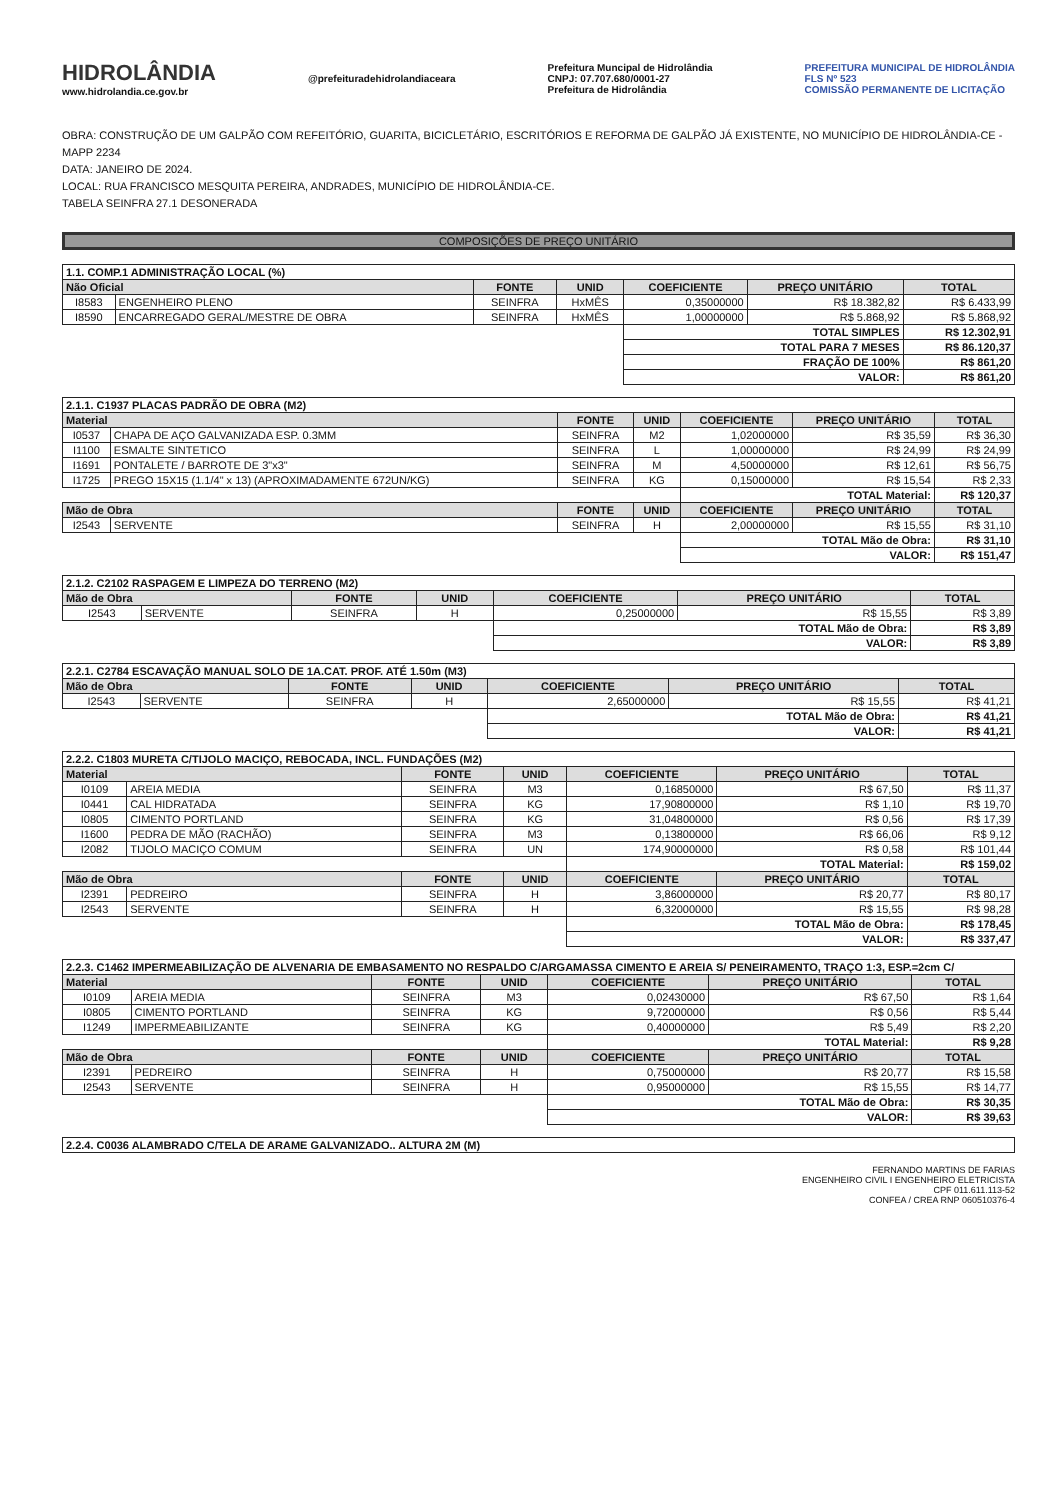HIDROLÂNDIA
www.hidrolandia.ce.gov.br
@prefeituradehidrolandiaceara
Prefeitura Muncipal de Hidrolândia
CNPJ: 07.707.680/0001-27
Prefeitura de Hidrolândia
PREFEITURA MUNICIPAL DE HIDROLÂNDIA
FLS Nº 523
COMISSÃO PERMANENTE DE LICITAÇÃO
OBRA: CONSTRUÇÃO DE UM GALPÃO COM REFEITÓRIO, GUARITA, BICICLETÁRIO, ESCRITÓRIOS E REFORMA DE GALPÃO JÁ EXISTENTE, NO MUNICÍPIO DE HIDROLÂNDIA-CE - MAPP 2234
DATA: JANEIRO DE 2024.
LOCAL: RUA FRANCISCO MESQUITA PEREIRA, ANDRADES, MUNICÍPIO DE HIDROLÂNDIA-CE.
TABELA SEINFRA 27.1 DESONERADA
COMPOSIÇÕES DE PREÇO UNITÁRIO
| 1.1. COMP.1 ADMINISTRAÇÃO LOCAL (%) | | | | | | |
| --- | --- | --- | --- | --- | --- | --- |
| Não Oficial | | FONTE | UNID | COEFICIENTE | PREÇO UNITÁRIO | TOTAL |
| I8583 | ENGENHEIRO PLENO | SEINFRA | HxMÊS | 0,35000000 | R$ 18.382,82 | R$ 6.433,99 |
| I8590 | ENCARREGADO GERAL/MESTRE DE OBRA | SEINFRA | HxMÊS | 1,00000000 | R$ 5.868,92 | R$ 5.868,92 |
| | | | | TOTAL SIMPLES | | R$ 12.302,91 |
| | | | | TOTAL PARA 7 MESES | | R$ 86.120,37 |
| | | | | FRAÇÃO DE 100% | | R$ 861,20 |
| | | | | VALOR: | | R$ 861,20 |
| 2.1.1. C1937 PLACAS PADRÃO DE OBRA (M2) | | | | | | |
| --- | --- | --- | --- | --- | --- | --- |
| Material | | FONTE | UNID | COEFICIENTE | PREÇO UNITÁRIO | TOTAL |
| I0537 | CHAPA DE AÇO GALVANIZADA ESP. 0.3MM | SEINFRA | M2 | 1,02000000 | R$ 35,59 | R$ 36,30 |
| I1100 | ESMALTE SINTETICO | SEINFRA | L | 1,00000000 | R$ 24,99 | R$ 24,99 |
| I1691 | PONTALETE / BARROTE DE 3"x3" | SEINFRA | M | 4,50000000 | R$ 12,61 | R$ 56,75 |
| I1725 | PREGO 15X15 (1.1/4" x 13) (APROXIMADAMENTE 672UN/KG) | SEINFRA | KG | 0,15000000 | R$ 15,54 | R$ 2,33 |
| | | | | TOTAL Material: | | R$ 120,37 |
| Mão de Obra | | FONTE | UNID | COEFICIENTE | PREÇO UNITÁRIO | TOTAL |
| I2543 | SERVENTE | SEINFRA | H | 2,00000000 | R$ 15,55 | R$ 31,10 |
| | | | | TOTAL Mão de Obra: | | R$ 31,10 |
| | | | | VALOR: | | R$ 151,47 |
| 2.1.2. C2102 RASPAGEM E LIMPEZA DO TERRENO (M2) | | | | | | |
| --- | --- | --- | --- | --- | --- | --- |
| Mão de Obra | | FONTE | UNID | COEFICIENTE | PREÇO UNITÁRIO | TOTAL |
| I2543 | SERVENTE | SEINFRA | H | 0,25000000 | R$ 15,55 | R$ 3,89 |
| | | | | TOTAL Mão de Obra: | | R$ 3,89 |
| | | | | VALOR: | | R$ 3,89 |
| 2.2.1. C2784 ESCAVAÇÃO MANUAL SOLO DE 1A.CAT. PROF. ATÉ 1.50m (M3) | | | | | | |
| --- | --- | --- | --- | --- | --- | --- |
| Mão de Obra | | FONTE | UNID | COEFICIENTE | PREÇO UNITÁRIO | TOTAL |
| I2543 | SERVENTE | SEINFRA | H | 2,65000000 | R$ 15,55 | R$ 41,21 |
| | | | | TOTAL Mão de Obra: | | R$ 41,21 |
| | | | | VALOR: | | R$ 41,21 |
| 2.2.2. C1803 MURETA C/TIJOLO MACIÇO, REBOCADA, INCL. FUNDAÇÕES (M2) | | | | | | |
| --- | --- | --- | --- | --- | --- | --- |
| Material | | FONTE | UNID | COEFICIENTE | PREÇO UNITÁRIO | TOTAL |
| I0109 | AREIA MEDIA | SEINFRA | M3 | 0,16850000 | R$ 67,50 | R$ 11,37 |
| I0441 | CAL HIDRATADA | SEINFRA | KG | 17,90800000 | R$ 1,10 | R$ 19,70 |
| I0805 | CIMENTO PORTLAND | SEINFRA | KG | 31,04800000 | R$ 0,56 | R$ 17,39 |
| I1600 | PEDRA DE MÃO (RACHÃO) | SEINFRA | M3 | 0,13800000 | R$ 66,06 | R$ 9,12 |
| I2082 | TIJOLO MACIÇO COMUM | SEINFRA | UN | 174,90000000 | R$ 0,58 | R$ 101,44 |
| | | | | TOTAL Material: | | R$ 159,02 |
| Mão de Obra | | FONTE | UNID | COEFICIENTE | PREÇO UNITÁRIO | TOTAL |
| I2391 | PEDREIRO | SEINFRA | H | 3,86000000 | R$ 20,77 | R$ 80,17 |
| I2543 | SERVENTE | SEINFRA | H | 6,32000000 | R$ 15,55 | R$ 98,28 |
| | | | | TOTAL Mão de Obra: | | R$ 178,45 |
| | | | | VALOR: | | R$ 337,47 |
| 2.2.3. C1462 IMPERMEABILIZAÇÃO DE ALVENARIA DE EMBASAMENTO NO RESPALDO C/ARGAMASSA CIMENTO E AREIA S/ PENEIRAMENTO, TRAÇO 1:3, ESP.=2cm C/ | | | | | | |
| --- | --- | --- | --- | --- | --- | --- |
| Material | | FONTE | UNID | COEFICIENTE | PREÇO UNITÁRIO | TOTAL |
| I0109 | AREIA MEDIA | SEINFRA | M3 | 0,02430000 | R$ 67,50 | R$ 1,64 |
| I0805 | CIMENTO PORTLAND | SEINFRA | KG | 9,72000000 | R$ 0,56 | R$ 5,44 |
| I1249 | IMPERMEABILIZANTE | SEINFRA | KG | 0,40000000 | R$ 5,49 | R$ 2,20 |
| | | | | TOTAL Material: | | R$ 9,28 |
| Mão de Obra | | FONTE | UNID | COEFICIENTE | PREÇO UNITÁRIO | TOTAL |
| I2391 | PEDREIRO | SEINFRA | H | 0,75000000 | R$ 20,77 | R$ 15,58 |
| I2543 | SERVENTE | SEINFRA | H | 0,95000000 | R$ 15,55 | R$ 14,77 |
| | | | | TOTAL Mão de Obra: | | R$ 30,35 |
| | | | | VALOR: | | R$ 39,63 |
| 2.2.4. C0036 ALAMBRADO C/TELA DE ARAME GALVANIZADO.. ALTURA 2M (M) |
| --- |
FERNANDO MARTINS DE FARIAS
ENGENHEIRO CIVIL I ENGENHEIRO ELETRICISTA
CPF 011.611.113-52
CONFEA / CREA RNP 060510376-4